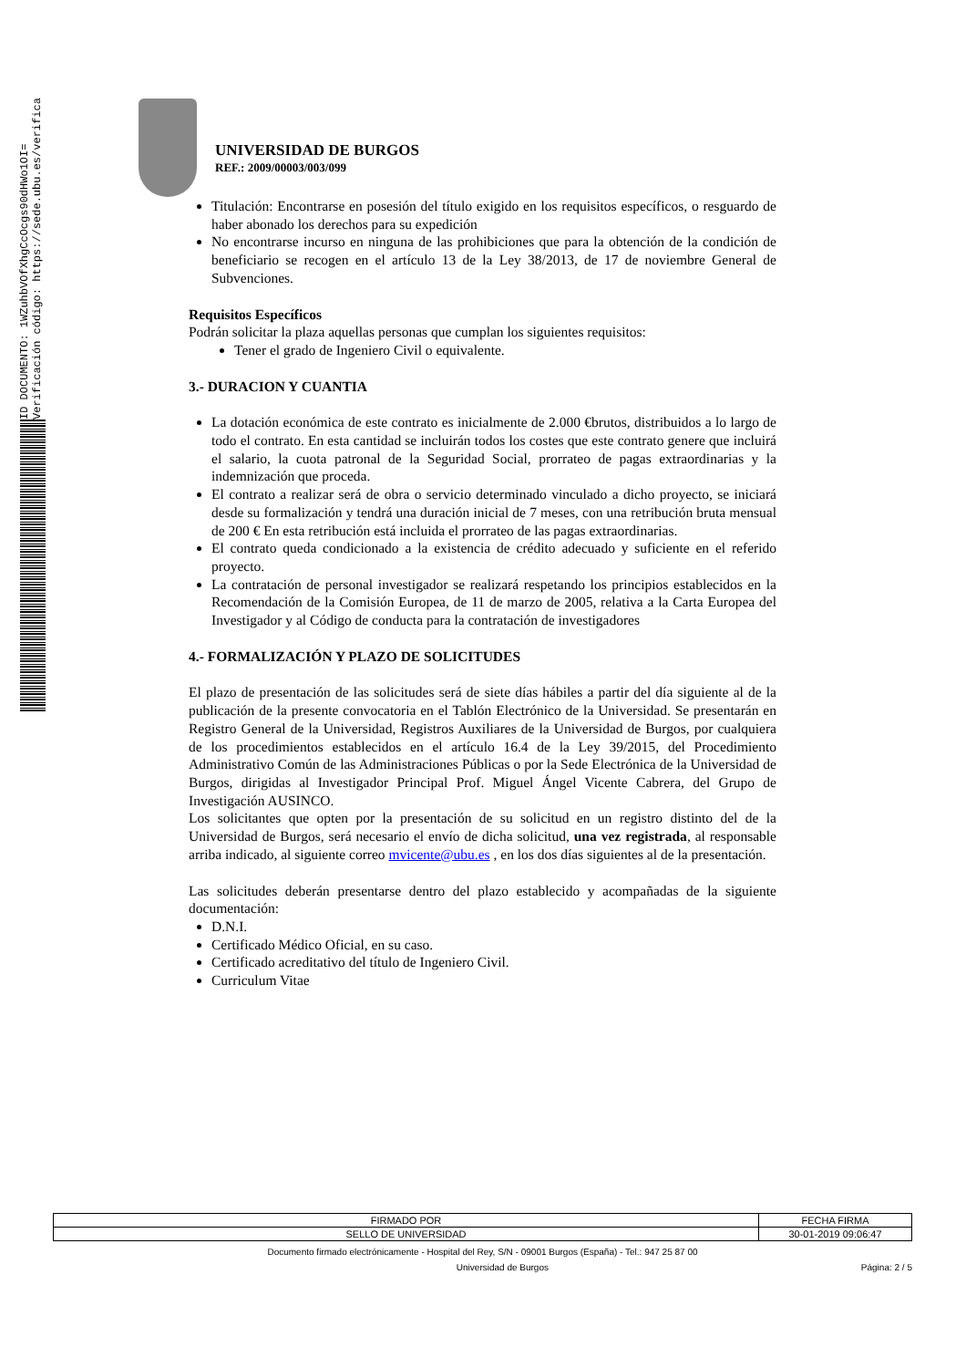ID DOCUMENTO: 1WZuhbVOfXhgCcOcgs90dHWo1OI= Verificación código: https://sede.ubu.es/verifica
UNIVERSIDAD DE BURGOS
REF.: 2009/00003/003/099
Titulación: Encontrarse en posesión del título exigido en los requisitos específicos, o resguardo de haber abonado los derechos para su expedición
No encontrarse incurso en ninguna de las prohibiciones que para la obtención de la condición de beneficiario se recogen en el artículo 13 de la Ley 38/2013, de 17 de noviembre General de Subvenciones.
Requisitos Específicos
Podrán solicitar la plaza aquellas personas que cumplan los siguientes requisitos:
Tener el grado de Ingeniero Civil o equivalente.
3.- DURACION Y CUANTIA
La dotación económica de este contrato es inicialmente de 2.000 €brutos, distribuidos a lo largo de todo el contrato. En esta cantidad se incluirán todos los costes que este contrato genere que incluirá el salario, la cuota patronal de la Seguridad Social, prorrateo de pagas extraordinarias y la indemnización que proceda.
El contrato a realizar será de obra o servicio determinado vinculado a dicho proyecto, se iniciará desde su formalización y tendrá una duración inicial de 7 meses, con una retribución bruta mensual de 200 € En esta retribución está incluida el prorrateo de las pagas extraordinarias.
El contrato queda condicionado a la existencia de crédito adecuado y suficiente en el referido proyecto.
La contratación de personal investigador se realizará respetando los principios establecidos en la Recomendación de la Comisión Europea, de 11 de marzo de 2005, relativa a la Carta Europea del Investigador y al Código de conducta para la contratación de investigadores
4.- FORMALIZACIÓN Y PLAZO DE SOLICITUDES
El plazo de presentación de las solicitudes será de siete días hábiles a partir del día siguiente al de la publicación de la presente convocatoria en el Tablón Electrónico de la Universidad. Se presentarán en Registro General de la Universidad, Registros Auxiliares de la Universidad de Burgos, por cualquiera de los procedimientos establecidos en el artículo 16.4 de la Ley 39/2015, del Procedimiento Administrativo Común de las Administraciones Públicas o por la Sede Electrónica de la Universidad de Burgos, dirigidas al Investigador Principal Prof. Miguel Ángel Vicente Cabrera, del Grupo de Investigación AUSINCO.
Los solicitantes que opten por la presentación de su solicitud en un registro distinto del de la Universidad de Burgos, será necesario el envío de dicha solicitud, una vez registrada, al responsable arriba indicado, al siguiente correo mvicente@ubu.es , en los dos días siguientes al de la presentación.
Las solicitudes deberán presentarse dentro del plazo establecido y acompañadas de la siguiente documentación:
D.N.I.
Certificado Médico Oficial, en su caso.
Certificado acreditativo del título de Ingeniero Civil.
Curriculum Vitae
| FIRMADO POR | FECHA FIRMA |
| SELLO DE UNIVERSIDAD | 30-01-2019 09:06:47 |
Documento firmado electrónicamente - Hospital del Rey, S/N - 09001 Burgos (España) - Tel.: 947 25 87 00
Universidad de Burgos Página: 2 / 5